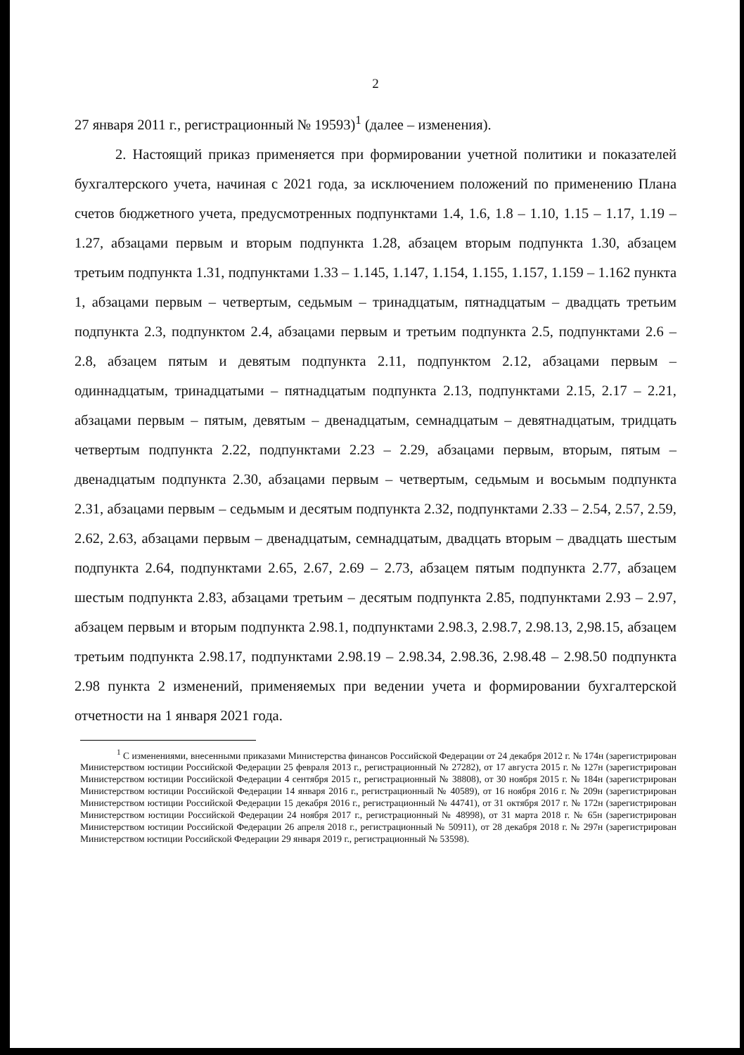2
27 января 2011 г., регистрационный № 19593)<sup>1</sup> (далее – изменения).
2. Настоящий приказ применяется при формировании учетной политики и показателей бухгалтерского учета, начиная с 2021 года, за исключением положений по применению Плана счетов бюджетного учета, предусмотренных подпунктами 1.4, 1.6, 1.8 – 1.10, 1.15 – 1.17, 1.19 – 1.27, абзацами первым и вторым подпункта 1.28, абзацем вторым подпункта 1.30, абзацем третьим подпункта 1.31, подпунктами 1.33 – 1.145, 1.147, 1.154, 1.155, 1.157, 1.159 – 1.162 пункта 1, абзацами первым – четвертым, седьмым – тринадцатым, пятнадцатым – двадцать третьим подпункта 2.3, подпунктом 2.4, абзацами первым и третьим подпункта 2.5, подпунктами 2.6 – 2.8, абзацем пятым и девятым подпункта 2.11, подпунктом 2.12, абзацами первым – одиннадцатым, тринадцатыми – пятнадцатым подпункта 2.13, подпунктами 2.15, 2.17 – 2.21, абзацами первым – пятым, девятым – двенадцатым, семнадцатым – девятнадцатым, тридцать четвертым подпункта 2.22, подпунктами 2.23 – 2.29, абзацами первым, вторым, пятым – двенадцатым подпункта 2.30, абзацами первым – четвертым, седьмым и восьмым подпункта 2.31, абзацами первым – седьмым и десятым подпункта 2.32, подпунктами 2.33 – 2.54, 2.57, 2.59, 2.62, 2.63, абзацами первым – двенадцатым, семнадцатым, двадцать вторым – двадцать шестым подпункта 2.64, подпунктами 2.65, 2.67, 2.69 – 2.73, абзацем пятым подпункта 2.77, абзацем шестым подпункта 2.83, абзацами третьим – десятым подпункта 2.85, подпунктами 2.93 – 2.97, абзацем первым и вторым подпункта 2.98.1, подпунктами 2.98.3, 2.98.7, 2.98.13, 2,98.15, абзацем третьим подпункта 2.98.17, подпунктами 2.98.19 – 2.98.34, 2.98.36, 2.98.48 – 2.98.50 подпункта 2.98 пункта 2 изменений, применяемых при ведении учета и формировании бухгалтерской отчетности на 1 января 2021 года.
<sup>1</sup> С изменениями, внесенными приказами Министерства финансов Российской Федерации от 24 декабря 2012 г. № 174н (зарегистрирован Министерством юстиции Российской Федерации 25 февраля 2013 г., регистрационный № 27282), от 17 августа 2015 г. № 127н (зарегистрирован Министерством юстиции Российской Федерации 4 сентября 2015 г., регистрационный № 38808), от 30 ноября 2015 г. № 184н (зарегистрирован Министерством юстиции Российской Федерации 14 января 2016 г., регистрационный № 40589), от 16 ноября 2016 г. № 209н (зарегистрирован Министерством юстиции Российской Федерации 15 декабря 2016 г., регистрационный № 44741), от 31 октября 2017 г. № 172н (зарегистрирован Министерством юстиции Российской Федерации 24 ноября 2017 г., регистрационный № 48998), от 31 марта 2018 г. № 65н (зарегистрирован Министерством юстиции Российской Федерации 26 апреля 2018 г., регистрационный № 50911), от 28 декабря 2018 г. № 297н (зарегистрирован Министерством юстиции Российской Федерации 29 января 2019 г., регистрационный № 53598).